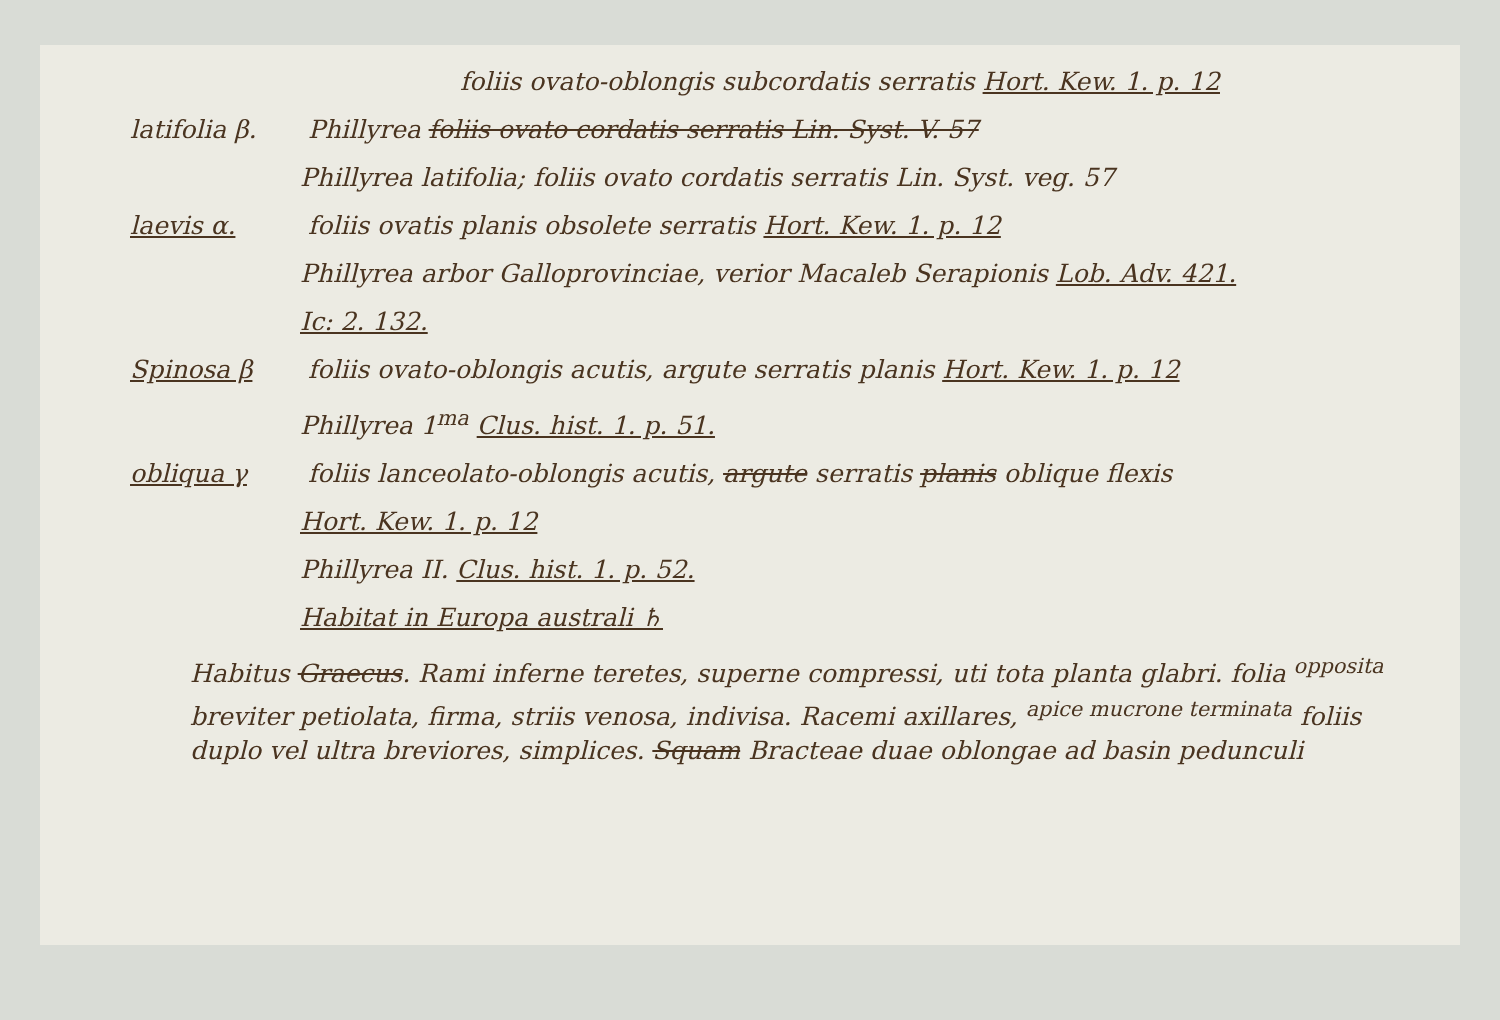foliis ovato-oblongis subcordatis serratis Hort. Kew. 1. p. 12
latifolia β. Phillyrea foliis ovato cordatis serratis Lin. Syst. V. 57
Phillyrea latifolia; foliis ovato cordatis serratis Lin. Syst. veg. 57
laevis α. foliis ovatis planis obsolete serratis Hort. Kew. 1. p. 12
Phillyrea arbor Galloprovinciae, verior Macaleb Serapionis Lob. Adv. 421.
Ic: 2. 132.
Spinosa β foliis ovato-oblongis acutis, argute serratis planis Hort. Kew. 1. p. 12
Phillyrea 1<sup>ma</sup> Clus. hist. 1. p. 51.
obliqua γ foliis lanceolato-oblongis acutis, argute serratis planis oblique flexis
Hort. Kew. 1. p. 12
Phillyrea II. Clus. hist. 1. p. 52.
Habitat in Europa australi ♄
Habitus Graecus. Rami inferne teretes, superne compressi, uti tota planta glabri. folia <sup>opposita</sup> breviter petiolata, firma, striis venosa, indivisa. Racemi axillares, <sup>apice mucrone terminata</sup> foliis duplo vel ultra breviores, simplices. Squam Bracteae duae oblongae ad basin pedunculi